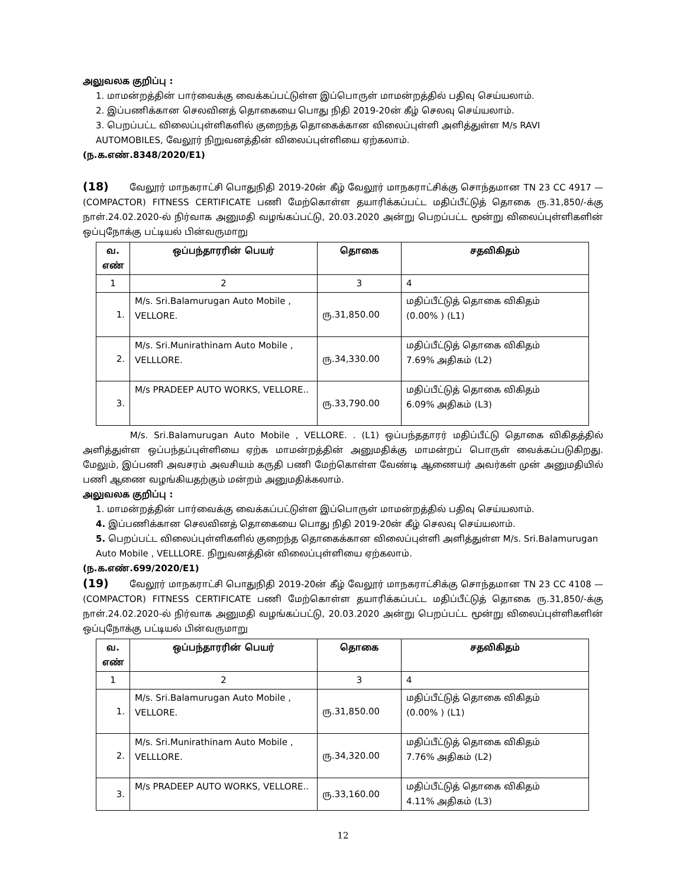அலுவலக குறிப்பு :
1. மாமன்றத்தின் பார்வைக்கு வைக்கப்பட்டுள்ள இப்பொருள் மாமன்றத்தில் பதிவு செய்யலாம்.
2. இப்பணிக்கான செலவினத் தொகையை பொது நிதி 2019-20ன் கீழ் செலவு செய்யலாம்.
3. பெறப்பட்ட விலைப்புள்ளிகளில் குறைந்த தொகைக்கான விலைப்புள்ளி அளித்துள்ள M/s RAVI AUTOMOBILES, வேலூர் நிறுவனத்தின் விலைப்புள்ளியை ஏற்கலாம்.
(ந.க.எண்.8348/2020/E1)
(18) வேலூர் மாநகராட்சி பொதுநிதி 2019-20ன் கீழ் வேலூர் மாநகராட்சிக்கு சொந்தமான TN 23 CC 4917 — (COMPACTOR) FITNESS CERTIFICATE பணி மேற்கொள்ள தயாரிக்கப்பட்ட மதிப்பீட்டுத் தொகை ரு.31,850/-க்கு நாள்.24.02.2020-ல் நிர்வாக அனுமதி வழங்கப்பட்டு, 20.03.2020 அன்று பெறப்பட்ட மூன்று விலைப்புள்ளிகளின் ஒப்புநோக்கு பட்டியல் பின்வருமாறு
| வ. எண் | ஒப்பந்தாரரின் பெயர் | தொகை | சதவிகிதம் |
| --- | --- | --- | --- |
| 1 | 2 | 3 | 4 |
| 1. | M/s. Sri.Balamurugan Auto Mobile , VELLORE. | ரு.31,850.00 | மதிப்பீட்டுத் தொகை விகிதம் (0.00% ) (L1) |
| 2. | M/s. Sri.Munirathinam Auto Mobile , VELLLORE. | ரு.34,330.00 | மதிப்பீட்டுத் தொகை விகிதம் 7.69% அதிகம் (L2) |
| 3. | M/s PRADEEP AUTO WORKS, VELLORE.. | ரு.33,790.00 | மதிப்பீட்டுத் தொகை விகிதம் 6.09% அதிகம் (L3) |
M/s. Sri.Balamurugan Auto Mobile , VELLORE. . (L1) ஒப்பந்ததாரர் மதிப்பீட்டு தொகை விகிதத்தில் அளித்துள்ள ஒப்பந்தப்புள்ளியை ஏற்க மாமன்றத்தின் அனுமதிக்கு மாமன்றப் பொருள் வைக்கப்படுகிறது. மேலும், இப்பணி அவசரம் அவசியம் கருதி பணி மேற்கொள்ள வேண்டி ஆணையர் அவர்கள் முன் அனுமதியில் பணி ஆணை வழங்கியதற்கும் மன்றம் அனுமதிக்கலாம்.
அலுவலக குறிப்பு :
1. மாமன்றத்தின் பார்வைக்கு வைக்கப்பட்டுள்ள இப்பொருள் மாமன்றத்தில் பதிவு செய்யலாம்.
4. இப்பணிக்கான செலவினத் தொகையை பொது நிதி 2019-20ன் கீழ் செலவு செய்யலாம்.
5. பெறப்பட்ட விலைப்புள்ளிகளில் குறைந்த தொகைக்கான விலைப்புள்ளி அளித்துள்ள M/s. Sri.Balamurugan Auto Mobile , VELLLORE. நிறுவனத்தின் விலைப்புள்ளியை ஏற்கலாம்.
(ந.க.எண்.699/2020/E1)
(19) வேலூர் மாநகராட்சி பொதுநிதி 2019-20ன் கீழ் வேலூர் மாநகராட்சிக்கு சொந்தமான TN 23 CC 4108 — (COMPACTOR) FITNESS CERTIFICATE பணி மேற்கொள்ள தயாரிக்கப்பட்ட மதிப்பீட்டுத் தொகை ரு.31,850/-க்கு நாள்.24.02.2020-ல் நிர்வாக அனுமதி வழங்கப்பட்டு, 20.03.2020 அன்று பெறப்பட்ட மூன்று விலைப்புள்ளிகளின் ஒப்புநோக்கு பட்டியல் பின்வருமாறு
| வ. எண் | ஒப்பந்தாரரின் பெயர் | தொகை | சதவிகிதம் |
| --- | --- | --- | --- |
| 1 | 2 | 3 | 4 |
| 1. | M/s. Sri.Balamurugan Auto Mobile , VELLORE. | ரு.31,850.00 | மதிப்பீட்டுத் தொகை விகிதம் (0.00% ) (L1) |
| 2. | M/s. Sri.Munirathinam Auto Mobile , VELLLORE. | ரு.34,320.00 | மதிப்பீட்டுத் தொகை விகிதம் 7.76% அதிகம் (L2) |
| 3. | M/s PRADEEP AUTO WORKS, VELLORE.. | ரு.33,160.00 | மதிப்பீட்டுத் தொகை விகிதம் 4.11% அதிகம் (L3) |
12